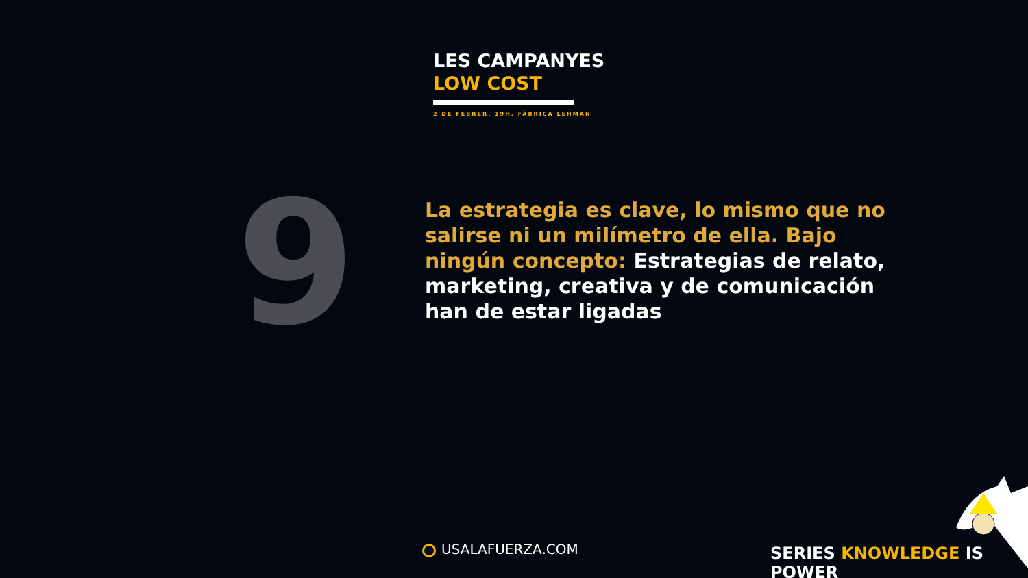LES CAMPANYES
LOW COST
2 DE FEBRER. 19H. FÀBRICA LEHMAN
9
La estrategia es clave, lo mismo que no salirse ni un milímetro de ella. Bajo ningún concepto: Estrategias de relato, marketing, creativa y de comunicación han de estar ligadas
USALAFUERZA.COM SERIES KNOWLEDGE IS POWER